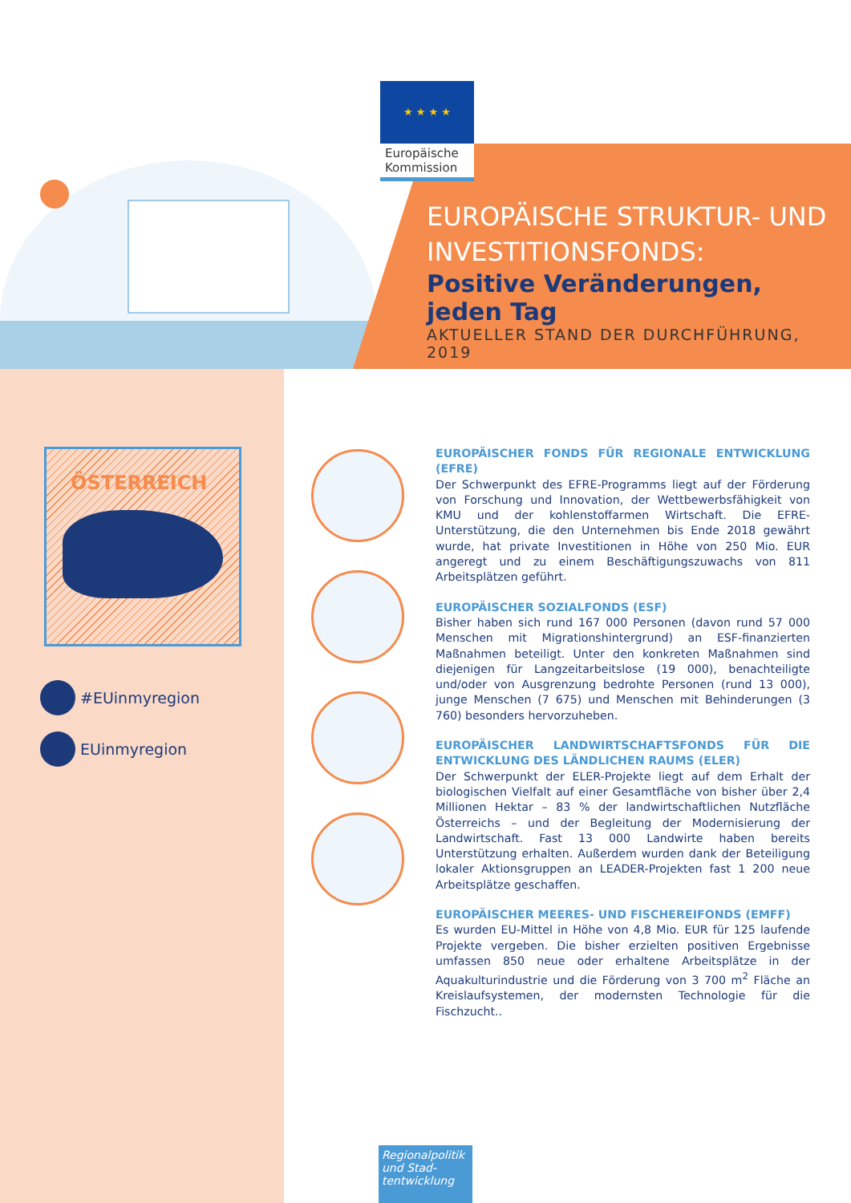★ ★ ★ ★
Europäische Kommission
EUROPÄISCHE STRUKTUR- UND INVESTITIONSFONDS:
Positive Veränderungen, jeden Tag
AKTUELLER STAND DER DURCHFÜHRUNG, 2019
ÖSTERREICH
#EUinmyregion
EUinmyregion
EUROPÄISCHER FONDS FÜR REGIONALE ENTWICKLUNG (EFRE)
Der Schwerpunkt des EFRE-Programms liegt auf der Förderung von Forschung und Innovation, der Wettbewerbsfähigkeit von KMU und der kohlenstoffarmen Wirtschaft. Die EFRE-Unterstützung, die den Unternehmen bis Ende 2018 gewährt wurde, hat private Investitionen in Höhe von 250 Mio. EUR angeregt und zu einem Beschäftigungszuwachs von 811 Arbeitsplätzen geführt.
EUROPÄISCHER SOZIALFONDS (ESF)
Bisher haben sich rund 167 000 Personen (davon rund 57 000 Menschen mit Migrationshintergrund) an ESF-finanzierten Maßnahmen beteiligt. Unter den konkreten Maßnahmen sind diejenigen für Langzeitarbeitslose (19 000), benachteiligte und/oder von Ausgrenzung bedrohte Personen (rund 13 000), junge Menschen (7 675) und Menschen mit Behinderungen (3 760) besonders hervorzuheben.
EUROPÄISCHER LANDWIRTSCHAFTSFONDS FÜR DIE ENTWICKLUNG DES LÄNDLICHEN RAUMS (ELER)
Der Schwerpunkt der ELER-Projekte liegt auf dem Erhalt der biologischen Vielfalt auf einer Gesamtfläche von bisher über 2,4 Millionen Hektar – 83 % der landwirtschaftlichen Nutzfläche Österreichs – und der Begleitung der Modernisierung der Landwirtschaft. Fast 13 000 Landwirte haben bereits Unterstützung erhalten. Außerdem wurden dank der Beteiligung lokaler Aktionsgruppen an LEADER-Projekten fast 1 200 neue Arbeitsplätze geschaffen.
EUROPÄISCHER MEERES- UND FISCHEREIFONDS (EMFF)
Es wurden EU-Mittel in Höhe von 4,8 Mio. EUR für 125 laufende Projekte vergeben. Die bisher erzielten positiven Ergebnisse umfassen 850 neue oder erhaltene Arbeitsplätze in der Aquakulturindustrie und die Förderung von 3 700 m<sup>2</sup> Fläche an Kreislaufsystemen, der modernsten Technologie für die Fischzucht..
Regionalpolitik und Stad-tentwicklung